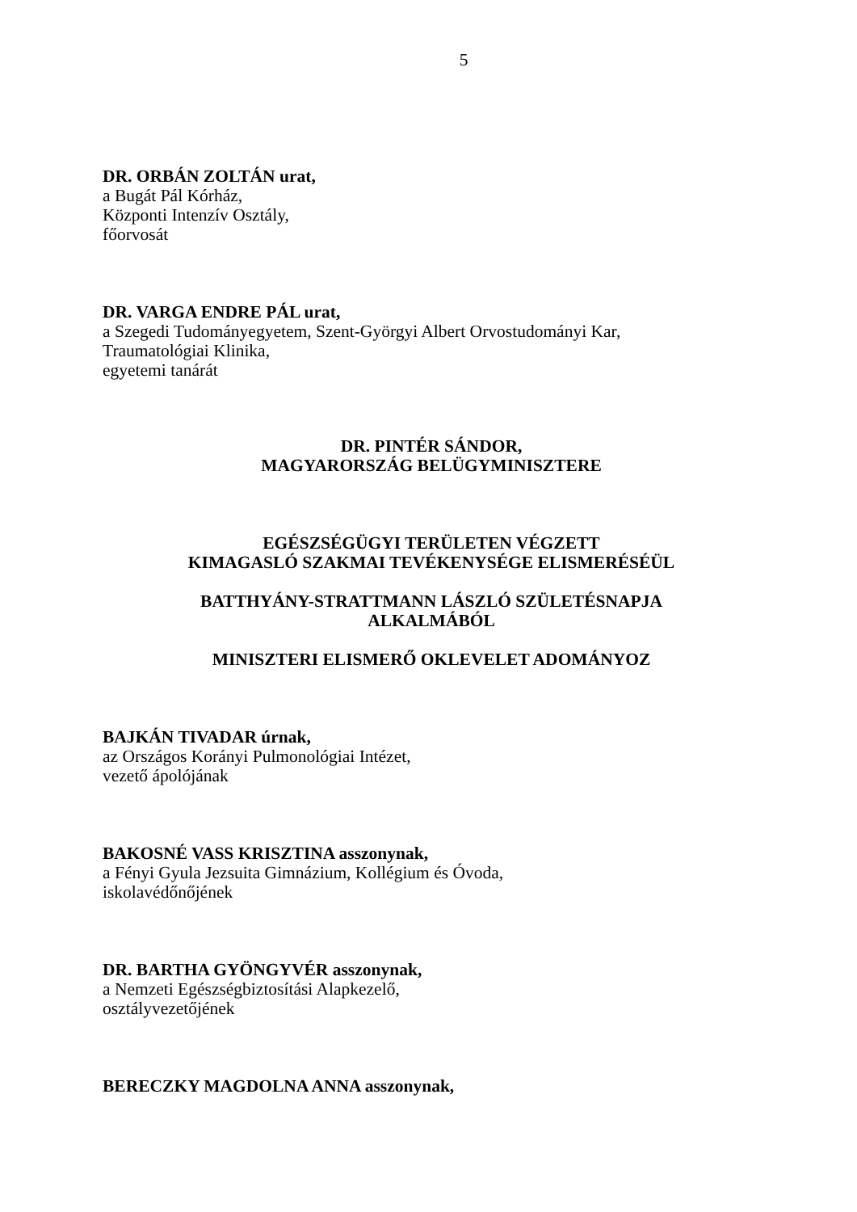5
DR. ORBÁN ZOLTÁN urat,
a Bugát Pál Kórház,
Központi Intenzív Osztály,
főorvosát
DR. VARGA ENDRE PÁL urat,
a Szegedi Tudományegyetem, Szent-Györgyi Albert Orvostudományi Kar,
Traumatológiai Klinika,
egyetemi tanárát
DR. PINTÉR SÁNDOR,
MAGYARORSZÁG BELÜGYMINISZTERE
EGÉSZSÉGÜGYI TERÜLETEN VÉGZETT
KIMAGASLÓ SZAKMAI TEVÉKENYSÉGE ELISMERÉSÉÜL
BATTHYÁNY-STRATTMANN LÁSZLÓ SZÜLETÉSNAPJA
ALKALMÁBÓL
MINISZTERI ELISMERŐ OKLEVELET ADOMÁNYOZ
BAJKÁN TIVADAR úrnak,
az Országos Korányi Pulmonológiai Intézet,
vezető ápolójának
BAKOSNÉ VASS KRISZTINA asszonynak,
a Fényi Gyula Jezsuita Gimnázium, Kollégium és Óvoda,
iskolavédőnőjének
DR. BARTHA GYÖNGYVÉR asszonynak,
a Nemzeti Egészségbiztosítási Alapkezelő,
osztályvezetőjének
BERECZKY MAGDOLNA ANNA asszonynak,